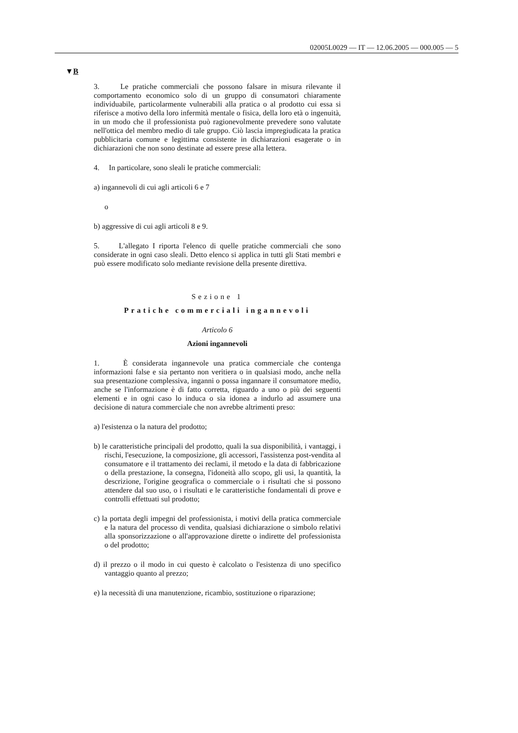02005L0029 — IT — 12.06.2005 — 000.005 — 5
▼B
3. Le pratiche commerciali che possono falsare in misura rilevante il comportamento economico solo di un gruppo di consumatori chiaramente individuabile, particolarmente vulnerabili alla pratica o al prodotto cui essa si riferisce a motivo della loro infermità mentale o fisica, della loro età o ingenuità, in un modo che il professionista può ragionevolmente prevedere sono valutate nell'ottica del membro medio di tale gruppo. Ciò lascia impregiudicata la pratica pubblicitaria comune e legittima consistente in dichiarazioni esagerate o in dichiarazioni che non sono destinate ad essere prese alla lettera.
4. In particolare, sono sleali le pratiche commerciali:
a) ingannevoli di cui agli articoli 6 e 7
o
b) aggressive di cui agli articoli 8 e 9.
5. L'allegato I riporta l'elenco di quelle pratiche commerciali che sono considerate in ogni caso sleali. Detto elenco si applica in tutti gli Stati membri e può essere modificato solo mediante revisione della presente direttiva.
Sezione 1
Pratiche commerciali ingannevoli
Articolo 6
Azioni ingannevoli
1. È considerata ingannevole una pratica commerciale che contenga informazioni false e sia pertanto non veritiera o in qualsiasi modo, anche nella sua presentazione complessiva, inganni o possa ingannare il consumatore medio, anche se l'informazione è di fatto corretta, riguardo a uno o più dei seguenti elementi e in ogni caso lo induca o sia idonea a indurlo ad assumere una decisione di natura commerciale che non avrebbe altrimenti preso:
a) l'esistenza o la natura del prodotto;
b) le caratteristiche principali del prodotto, quali la sua disponibilità, i vantaggi, i rischi, l'esecuzione, la composizione, gli accessori, l'assistenza post-vendita al consumatore e il trattamento dei reclami, il metodo e la data di fabbricazione o della prestazione, la consegna, l'idoneità allo scopo, gli usi, la quantità, la descrizione, l'origine geografica o commerciale o i risultati che si possono attendere dal suo uso, o i risultati e le caratteristiche fondamentali di prove e controlli effettuati sul prodotto;
c) la portata degli impegni del professionista, i motivi della pratica commerciale e la natura del processo di vendita, qualsiasi dichiarazione o simbolo relativi alla sponsorizzazione o all'approvazione dirette o indirette del professionista o del prodotto;
d) il prezzo o il modo in cui questo è calcolato o l'esistenza di uno specifico vantaggio quanto al prezzo;
e) la necessità di una manutenzione, ricambio, sostituzione o riparazione;